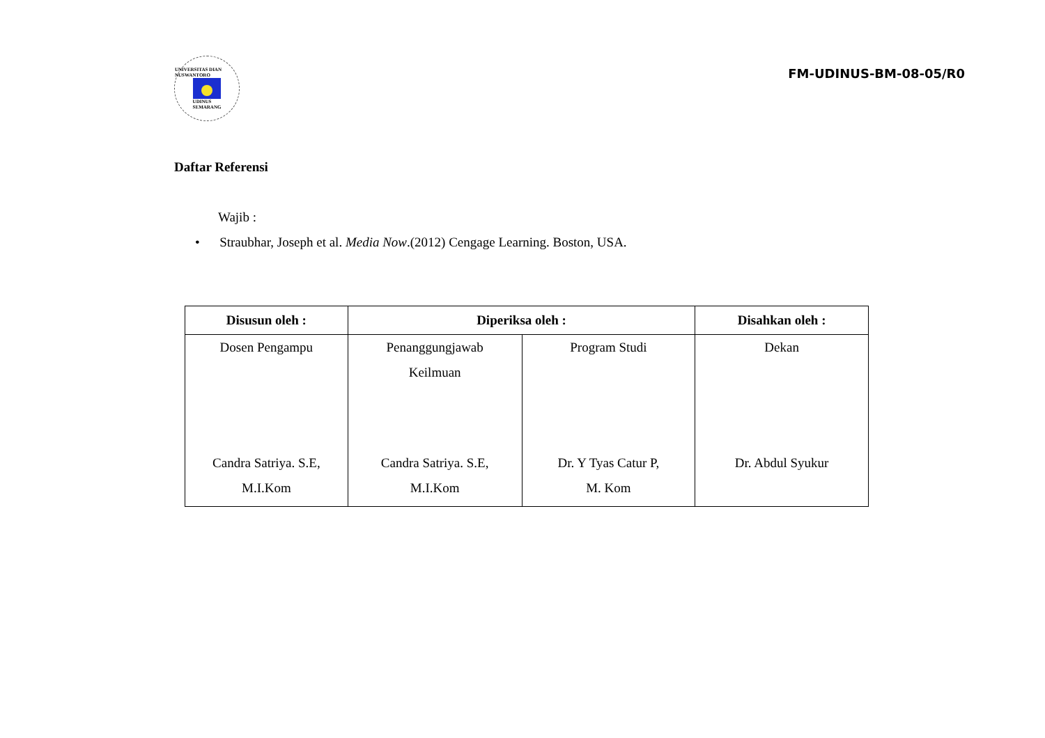UNIVERSITAS DIAN NUSWANTORO
UDINUS
SEMARANG
FM-UDINUS-BM-08-05/R0
Daftar Referensi
Wajib :
• Straubhar, Joseph et al. Media Now.(2012) Cengage Learning. Boston, USA.
| Disusun oleh : | Diperiksa oleh : | | Disahkan oleh : |
| --- | --- | --- | --- |
| Dosen Pengampu Candra Satriya. S.E, M.I.Kom | Penanggungjawab Keilmuan Candra Satriya. S.E, M.I.Kom | Program Studi Dr. Y Tyas Catur P, M. Kom | Dekan Dr. Abdul Syukur |